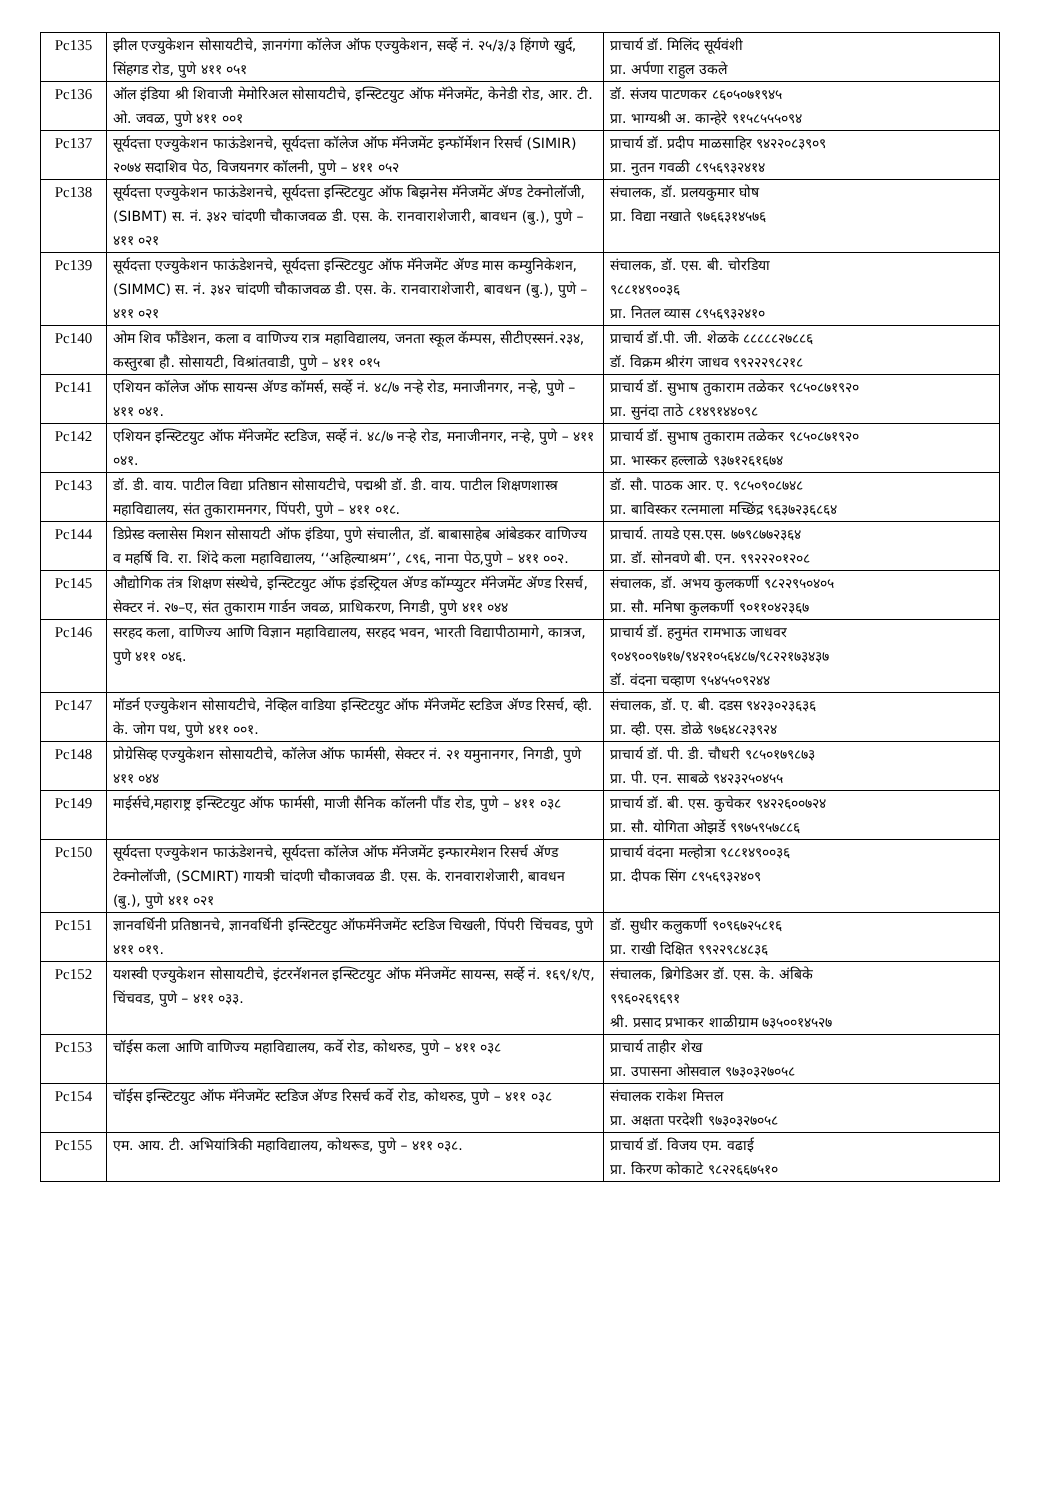| Pc135 | झील एज्युकेशन सोसायटीचे, ज्ञानगंगा कॉलेज ऑफ एज्युकेशन, सर्व्हे नं. २५/३/३ हिंगणे खुर्द, सिंहगड रोड, पुणे ४११ ०५१ | प्राचार्य डॉ. मिलिंद सूर्यवंशी प्रा. अर्पणा राहुल उकले |
| Pc136 | ऑल इंडिया श्री शिवाजी मेमोरिअल सोसायटीचे, इन्स्टिटयुट ऑफ मॅनेजमेंट, केनेडी रोड, आर. टी. ओ. जवळ, पुणे ४११ ००१ | डॉ. संजय पाटणकर ८६०५०७१९४५ प्रा. भाग्यश्री अ. कान्हेरे ९१५८५५५०९४ |
| Pc137 | सूर्यदत्ता एज्युकेशन फाऊंडेशनचे, सूर्यदत्ता कॉलेज ऑफ मॅनेजमेंट इन्फॉर्मेशन रिसर्च (SIMIR) २०७४ सदाशिव पेठ, विजयनगर कॉलनी, पुणे – ४११ ०५२ | प्राचार्य डॉ. प्रदीप माळसाहिर ९४२२०८३९०९ प्रा. नुतन गवळी ८९५६९३२४१४ |
| Pc138 | सूर्यदत्ता एज्युकेशन फाऊंडेशनचे, सूर्यदत्ता इन्स्टिटयुट ऑफ बिझनेस मॅनेजमेंट ॲण्ड टेक्नोलॉजी, (SIBMT) स. नं. ३४२ चांदणी चौकाजवळ डी. एस. के. रानवाराशेजारी, बावधन (बु.), पुणे – ४११ ०२१ | संचालक, डॉ. प्रलयकुमार घोष प्रा. विद्या नखाते ९७६६३१४५७६ |
| Pc139 | सूर्यदत्ता एज्युकेशन फाऊंडेशनचे, सूर्यदत्ता इन्स्टिटयुट ऑफ मॅनेजमेंट ॲण्ड मास कम्युनिकेशन, (SIMMC) स. नं. ३४२ चांदणी चौकाजवळ डी. एस. के. रानवाराशेजारी, बावधन (बु.), पुणे – ४११ ०२१ | संचालक, डॉ. एस. बी. चोरडिया ९८८१४९००३६ प्रा. नितल व्यास ८९५६९३२४१० |
| Pc140 | ओम शिव फौंडेशन, कला व वाणिज्य रात्र महाविद्यालय, जनता स्कूल कॅम्पस, सीटीएस्सनं.२३४, कस्तुरबा हौ. सोसायटी, विश्रांतवाडी, पुणे – ४११ ०१५ | प्राचार्य डॉ.पी. जी. शेळके ८८८८८२७८८६ डॉ. विक्रम श्रीरंग जाधव ९९२२२९८२१८ |
| Pc141 | एशियन कॉलेज ऑफ सायन्स ॲण्ड कॉमर्स, सर्व्हे नं. ४८/७ नर्‍हे रोड, मनाजीनगर, नर्‍हे, पुणे – ४११ ०४१. | प्राचार्य डॉ. सुभाष तुकाराम तळेकर ९८५०८७१९२० प्रा. सुनंदा ताठे ८१४९१४४०९८ |
| Pc142 | एशियन इन्स्टिटयुट ऑफ मॅनेजमेंट स्टडिज, सर्व्हे नं. ४८/७ नर्‍हे रोड, मनाजीनगर, नर्‍हे, पुणे – ४११ ०४१. | प्राचार्य डॉ. सुभाष तुकाराम तळेकर ९८५०८७१९२० प्रा. भास्कर हल्लाळे ९३७१२६१६७४ |
| Pc143 | डॉ. डी. वाय. पाटील विद्या प्रतिष्ठान सोसायटीचे, पद्मश्री डॉ. डी. वाय. पाटील शिक्षणशास्त्र महाविद्यालय, संत तुकारामनगर, पिंपरी, पुणे – ४११ ०१८. | डॉ. सौ. पाठक आर. ए. ९८५०९०८७४८ प्रा. बाविस्कर रत्नमाला मच्छिंद्र ९६३७२३६८६४ |
| Pc144 | डिप्रेस्ड क्लासेस मिशन सोसायटी ऑफ इंडिया, पुणे संचालीत, डॉ. बाबासाहेब आंबेडकर वाणिज्य व महर्षि वि. रा. शिंदे कला महाविद्यालय, ‘‘अहिल्याश्रम’’, ८९६, नाना पेठ,पुणे – ४११ ००२. | प्राचार्य. तायडे एस.एस. ७७९८७७२३६४ प्रा. डॉ. सोनवणे बी. एन. ९९२२२०१२०८ |
| Pc145 | औद्योगिक तंत्र शिक्षण संस्थेचे, इन्स्टिटयुट ऑफ इंडस्ट्रियल ॲण्ड कॉम्प्युटर मॅनेजमेंट ॲण्ड रिसर्च, सेक्टर नं. २७–ए, संत तुकाराम गार्डन जवळ, प्राधिकरण, निगडी, पुणे ४११ ०४४ | संचालक, डॉ. अभय कुलकर्णी ९८२२९५०४०५ प्रा. सौ. मनिषा कुलकर्णी ९०११०४२३६७ |
| Pc146 | सरहद कला, वाणिज्य आणि विज्ञान महाविद्यालय, सरहद भवन, भारती विद्यापीठामागे, कात्रज, पुणे ४११ ०४६. | प्राचार्य डॉ. हनुमंत रामभाऊ जाधवर ९०४९००९७१७/९४२१०५६४८७/९८२२१७३४३७ डॉ. वंदना चव्हाण ९५४५५०९२४४ |
| Pc147 | मॉडर्न एज्युकेशन सोसायटीचे, नेव्हिल वाडिया इन्स्टिटयुट ऑफ मॅनेजमेंट स्टडिज ॲण्ड रिसर्च, व्ही. के. जोग पथ, पुणे ४११ ००१. | संचालक, डॉ. ए. बी. दडस ९४२३०२३६३६ प्रा. व्ही. एस. डोळे ९७६४८२३९२४ |
| Pc148 | प्रोग्रेसिव्ह एज्युकेशन सोसायटीचे, कॉलेज ऑफ फार्मसी, सेक्टर नं. २१ यमुनानगर, निगडी, पुणे ४११ ०४४ | प्राचार्य डॉ. पी. डी. चौधरी ९८५०१७९८७३ प्रा. पी. एन. साबळे ९४२३२५०४५५ |
| Pc149 | माईर्सचे,महाराष्ट्र इन्स्टिटयुट ऑफ फार्मसी, माजी सैनिक कॉलनी पौंड रोड, पुणे – ४११ ०३८ | प्राचार्य डॉ. बी. एस. कुचेकर ९४२२६००७२४ प्रा. सौ. योगिता ओझर्डे ९९७५९५७८८६ |
| Pc150 | सूर्यदत्ता एज्युकेशन फाऊंडेशनचे, सूर्यदत्ता कॉलेज ऑफ मॅनेजमेंट इन्फारमेशन रिसर्च ॲण्ड टेक्नोलॉजी, (SCMIRT) गायत्री चांदणी चौकाजवळ डी. एस. के. रानवाराशेजारी, बावधन (बु.), पुणे ४११ ०२१ | प्राचार्य वंदना मल्होत्रा ९८८१४९००३६ प्रा. दीपक सिंग ८९५६९३२४०९ |
| Pc151 | ज्ञानवर्धिनी प्रतिष्ठानचे, ज्ञानवर्धिनी इन्स्टिटयुट ऑफमॅनेजमेंट स्टडिज चिखली, पिंपरी चिंचवड, पुणे ४११ ०१९. | डॉ. सुधीर कलुकर्णी ९०९६७२५८१६ प्रा. राखी दिक्षित ९९२२९८४८३६ |
| Pc152 | यशस्वी एज्युकेशन सोसायटीचे, इंटरनॅशनल इन्स्टिटयुट ऑफ मॅनेजमेंट सायन्स, सर्व्हे नं. १६९/१/ए, चिंचवड, पुणे – ४११ ०३३. | संचालक, ब्रिगेडिअर डॉ. एस. के. अंबिके ९९६०२६९६९१ श्री. प्रसाद प्रभाकर शाळीग्राम ७३५००१४५२७ |
| Pc153 | चॉईस कला आणि वाणिज्य महाविद्यालय, कर्वे रोड, कोथरुड, पुणे – ४११ ०३८ | प्राचार्य ताहीर शेख प्रा. उपासना ओसवाल ९७३०३२७०५८ |
| Pc154 | चॉईस इन्स्टिटयुट ऑफ मॅनेजमेंट स्टडिज ॲण्ड रिसर्च कर्वे रोड, कोथरुड, पुणे – ४११ ०३८ | संचालक राकेश मित्तल प्रा. अक्षता परदेशी ९७३०३२७०५८ |
| Pc155 | एम. आय. टी. अभियांत्रिकी महाविद्यालय, कोथरूड, पुणे – ४११ ०३८. | प्राचार्य डॉ. विजय एम. वढाई प्रा. किरण कोकाटे ९८२२६६७५१० |